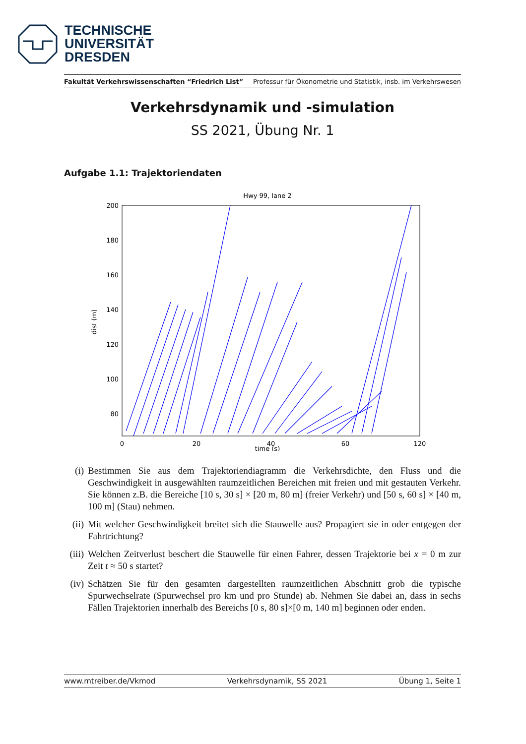TECHNISCHE
UNIVERSITÄT
DRESDEN
Fakultät Verkehrswissenschaften “Friedrich List” Professur für Ökonometrie und Statistik, insb. im Verkehrswesen
Verkehrsdynamik und -simulation
SS 2021, Übung Nr. 1
Aufgabe 1.1: Trajektoriendaten
Hwy 99, lane 2
200
180
160
140
120
100
80
0
20
40
60
120
time (s)
dist (m)
(i) Bestimmen Sie aus dem Trajektoriendiagramm die Verkehrsdichte, den Fluss und die Geschwindigkeit in ausgewählten raumzeitlichen Bereichen mit freien und mit gestauten Verkehr. Sie können z.B. die Bereiche [10 s, 30 s] × [20 m, 80 m] (freier Verkehr) und [50 s, 60 s] × [40 m, 100 m] (Stau) nehmen.
(ii) Mit welcher Geschwindigkeit breitet sich die Stauwelle aus? Propagiert sie in oder entgegen der Fahrtrichtung?
(iii) Welchen Zeitverlust beschert die Stauwelle für einen Fahrer, dessen Trajektorie bei x = 0 m zur Zeit t ≈ 50 s startet?
(iv) Schätzen Sie für den gesamten dargestellten raumzeitlichen Abschnitt grob die typische Spurwechselrate (Spurwechsel pro km und pro Stunde) ab. Nehmen Sie dabei an, dass in sechs Fällen Trajektorien innerhalb des Bereichs [0 s, 80 s]×[0 m, 140 m] beginnen oder enden.
www.mtreiber.de/Vkmod Verkehrsdynamik, SS 2021 Übung 1, Seite 1